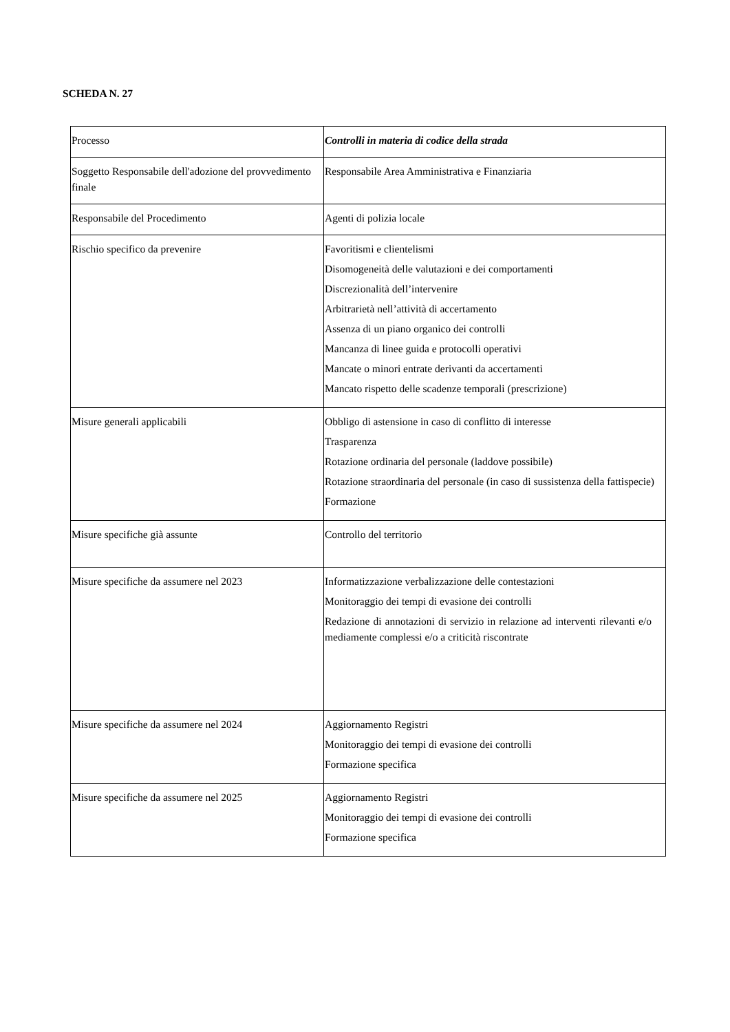SCHEDA N. 27
| Processo | Controlli in materia di codice della strada |
| Soggetto Responsabile dell'adozione del provvedimento finale | Responsabile Area Amministrativa e Finanziaria |
| Responsabile del Procedimento | Agenti di polizia locale |
| Rischio specifico da prevenire | Favoritismi e clientelismi Disomogeneità delle valutazioni e dei comportamenti Discrezionalità dell’intervenire Arbitrarietà nell’attività di accertamento Assenza di un piano organico dei controlli Mancanza di linee guida e protocolli operativi Mancate o minori entrate derivanti da accertamenti Mancato rispetto delle scadenze temporali (prescrizione) |
| Misure generali applicabili | Obbligo di astensione in caso di conflitto di interesse Trasparenza Rotazione ordinaria del personale (laddove possibile) Rotazione straordinaria del personale (in caso di sussistenza della fattispecie) Formazione |
| Misure specifiche già assunte | Controllo del territorio |
| Misure specifiche da assumere nel 2023 | Informatizzazione verbalizzazione delle contestazioni Monitoraggio dei tempi di evasione dei controlli Redazione di annotazioni di servizio in relazione ad interventi rilevanti e/o mediamente complessi e/o a criticità riscontrate |
| Misure specifiche da assumere nel 2024 | Aggiornamento Registri Monitoraggio dei tempi di evasione dei controlli Formazione specifica |
| Misure specifiche da assumere nel 2025 | Aggiornamento Registri Monitoraggio dei tempi di evasione dei controlli Formazione specifica |